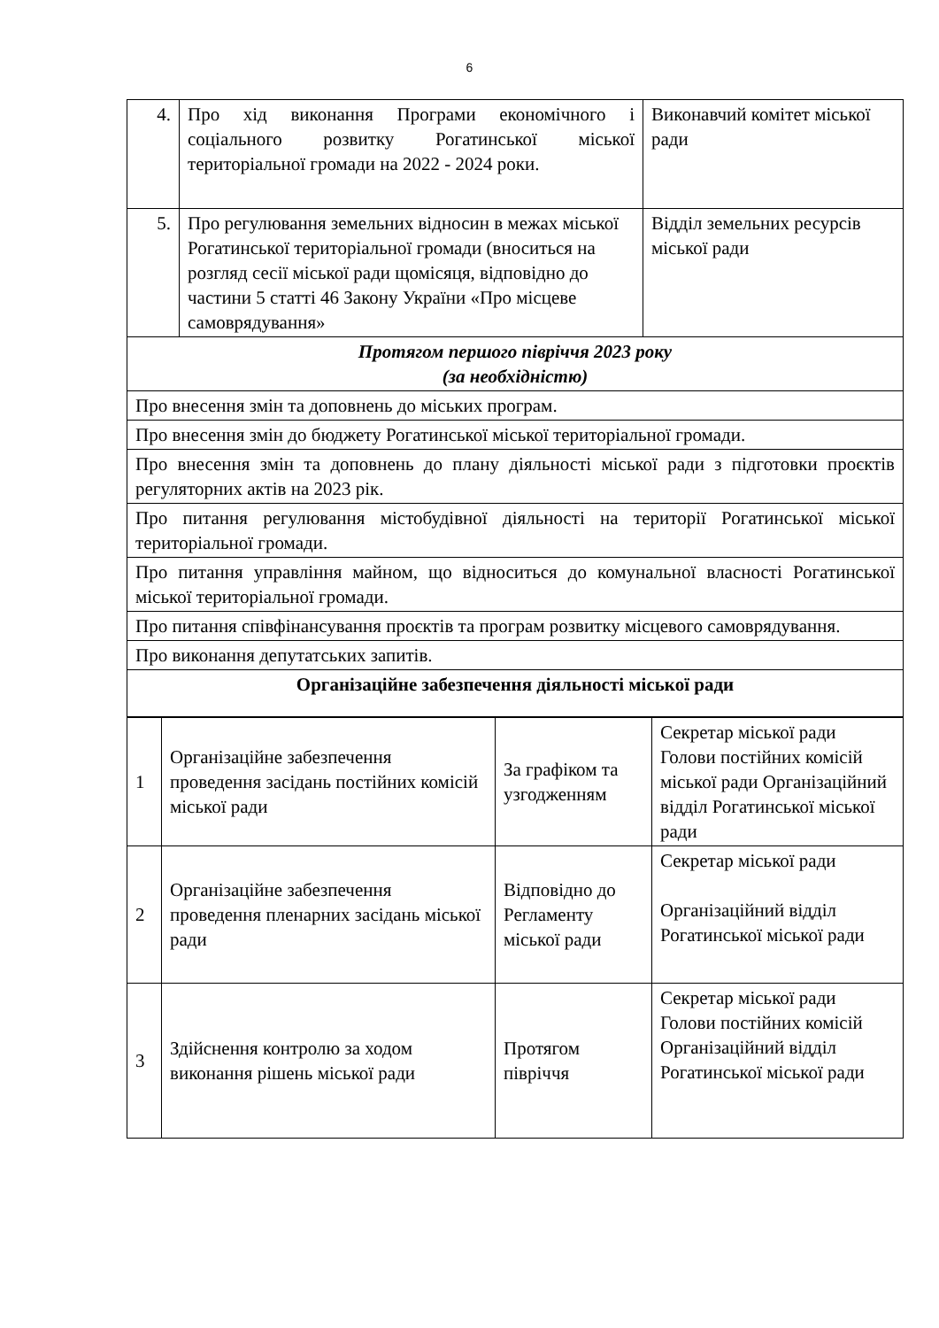6
| 4. | Про хід виконання Програми економічного і соціального розвитку Рогатинської міської територіальної громади на 2022 - 2024 роки. | Виконавчий комітет міської ради |
| 5. | Про регулювання земельних відносин в межах міської Рогатинської територіальної громади (вноситься на розгляд сесії міської ради щомісяця, відповідно до частини 5 статті 46 Закону України «Про місцеве самоврядування» | Відділ земельних ресурсів міської ради |
| Протягом першого півріччя 2023 року (за необхідністю) | | |
| Про внесення змін та доповнень до міських програм. | | |
| Про внесення змін до бюджету Рогатинської міської територіальної громади. | | |
| Про внесення змін та доповнень до плану діяльності міської ради з підготовки проєктів регуляторних актів на 2023 рік. | | |
| Про питання регулювання містобудівної діяльності на території Рогатинської міської територіальної громади. | | |
| Про питання управління майном, що відноситься до комунальної власності Рогатинської міської територіальної громади. | | |
| Про питання співфінансування проєктів та програм розвитку місцевого самоврядування. | | |
| Про виконання депутатських запитів. | | |
| Організаційне забезпечення діяльності міської ради | | |
| 1 | Організаційне забезпечення проведення засідань постійних комісій міської ради | За графіком та узгодженням | Секретар міської ради Голови постійних комісій міської ради Організаційний відділ Рогатинської міської ради |
| 2 | Організаційне забезпечення проведення пленарних засідань міської ради | Відповідно до Регламенту міської ради | Секретар міської ради Організаційний відділ Рогатинської міської ради |
| 3 | Здійснення контролю за ходом виконання рішень міської ради | Протягом півріччя | Секретар міської ради Голови постійних комісій Організаційний відділ Рогатинської міської ради |